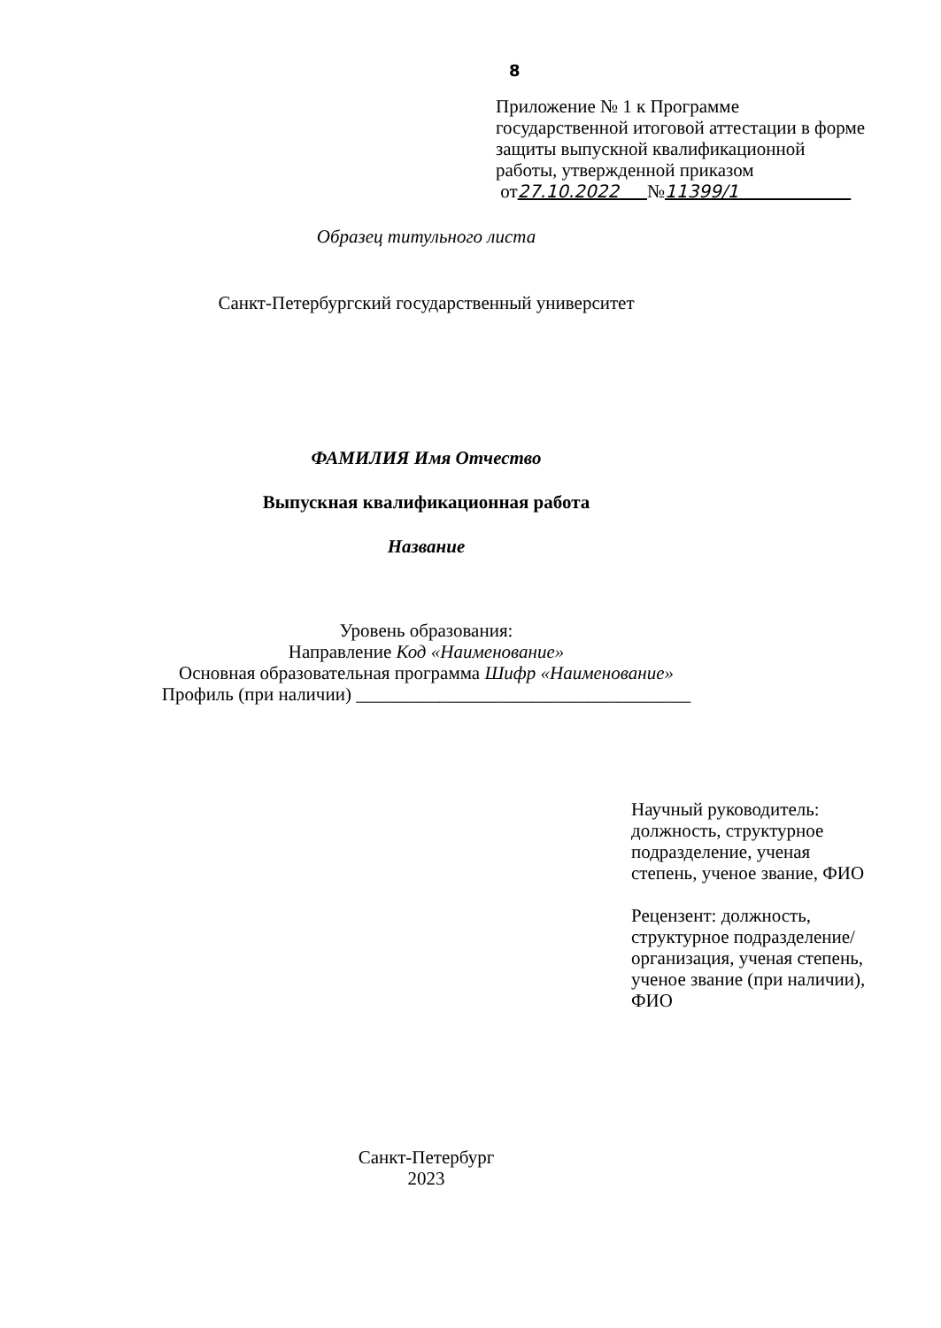8
Приложение № 1 к Программе
государственной итоговой аттестации в форме
защиты выпускной квалификационной
работы, утвержденной приказом
от27.10.2022 №11399/1
Образец титульного листа
Санкт-Петербургский государственный университет
ФАМИЛИЯ Имя Отчество
Выпускная квалификационная работа
Название
Уровень образования:
Направление Код «Наименование»
Основная образовательная программа Шифр «Наименование»
Профиль (при наличии) ____________________________________
Научный руководитель:
должность, структурное
подразделение, ученая
степень, ученое звание, ФИО
Рецензент: должность,
структурное подразделение/
организация, ученая степень,
ученое звание (при наличии),
ФИО
Санкт-Петербург
2023